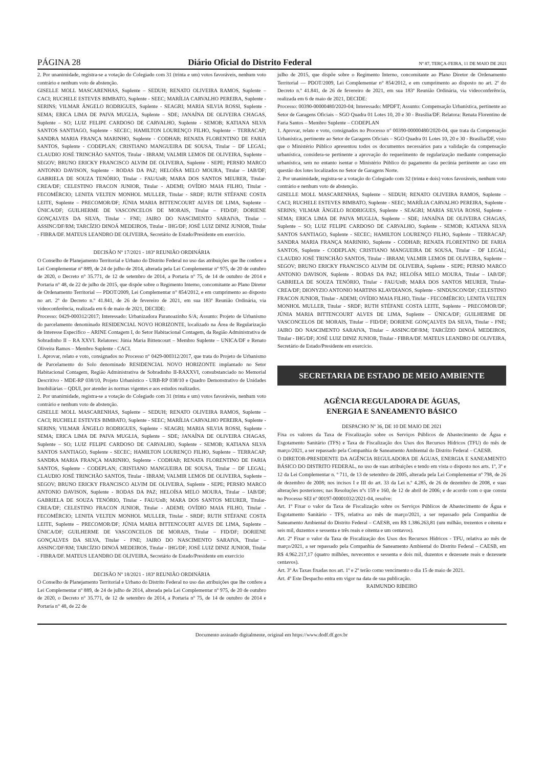PÁGINA 28 Diário Oficial do Distrito Federal Nº 87, TERÇA-FEIRA, 11 DE MAIO DE 2021
2. Por unanimidade, registra-se a votação do Colegiado com 31 (trinta e um) votos favoráveis, nenhum voto contrário e nenhum voto de abstenção.
GISELLE MOLL MASCARENHAS, Suplente – SEDUH; RENATO OLIVEIRA RAMOS, Suplente – CACI; RUCHELE ESTEVES BIMBATO, Suplente - SEEC; MARÍLIA CARVALHO PEREIRA, Suplente - SERINS; VILMAR ÂNGELO RODRIGUES, Suplente - SEAGRI; MARIA SILVIA ROSSI, Suplente - SEMA; ERICA LIMA DE PAIVA MUGLIA, Suplente – SDE; JANAÍNA DE OLIVEIRA CHAGAS, Suplente – SO; LUIZ FELIPE CARDOSO DE CARVALHO, Suplente - SEMOB; KATIANA SILVA SANTOS SANTIAGO, Suplente - SECEC; HAMILTON LOURENÇO FILHO, Suplente – TERRACAP; SANDRA MARIA FRANÇA MARINHO, Suplente - CODHAB; RENATA FLORENTINO DE FARIA SANTOS, Suplente - CODEPLAN; CRISTIANO MANGUEIRA DE SOUSA, Titular – DF LEGAL; CLAUDIO JOSÉ TRINCHÃO SANTOS, Titular - IBRAM; VALMIR LEMOS DE OLIVEIRA, Suplente – SEGOV; BRUNO ERICKY FRANCISCO ALVIM DE OLIVEIRA, Suplente - SEPE; PERSIO MARCO ANTONIO DAVISON, Suplente - RODAS DA PAZ; HELOÍSA MELO MOURA, Titular – IAB/DF; GABRIELA DE SOUZA TENÓRIO, Titular - FAU/UnB; MARA DOS SANTOS MEURER, Titular-CREA/DF; CELESTINO FRACON JUNIOR, Titular - ADEMI; OVÍDIO MAIA FILHO, Titular - FECOMÉRCIO; LENITA VELTEN MONHOL MULLER, Titular - SRDF; RUTH STÉFANE COSTA LEITE, Suplente – PRECOMOR/DF; JÚNIA MARIA BITTENCOURT ALVES DE LIMA, Suplente – ÚNICA/DF; GUILHERME DE VASCONCELOS DE MORAIS, Titular – FID/DF; DORIENE GONÇALVES DA SILVA, Titular - FNE; JAIRO DO NASCIMENTO SARAIVA, Titular – ASSINC/DF/RM; TARCÍZIO DINOÁ MEDEIROS, Titular - IHG/DF; JOSÉ LUIZ DINIZ JUNIOR, Titular - FIBRA/DF. MATEUS LEANDRO DE OLIVEIRA, Secretário de Estado/Presidente em exercício.
DECISÃO Nº 17/2021 - 183ª REUNIÃO ORDINÁRIA
O Conselho de Planejamento Territorial e Urbano do Distrito Federal no uso das atribuições que lhe confere a Lei Complementar nº 889, de 24 de julho de 2014, alterada pela Lei Complementar nº 975, de 20 de outubro de 2020, o Decreto n° 35.771, de 12 de setembro de 2014, a Portaria nº 75, de 14 de outubro de 2014 e Portaria n° 48, de 22 de julho de 2015, que dispõe sobre o Regimento Interno, concomitante ao Plano Diretor de Ordenamento Territorial — PDOT/2009, Lei Complementar n° 854/2012, e em cumprimento ao disposto no art. 2º do Decreto n.º 41.841, de 26 de fevereiro de 2021, em sua 183ª Reunião Ordinária, via videoconferência, realizada em 6 de maio de 2021, DECIDE:
Processo: 0429-000312/2017; Interessado: Urbanizadora Paranoazinho S/A; Assunto: Projeto de Urbanismo do parcelamento denominado RESIDENCIAL NOVO HORIZONTE, localizado na Área de Regularização de Interesse Específico – ARINE Contagem I, do Setor Habitacional Contagem, da Região Administrativa de Sobradinho II – RA XXVI. Relatores: Júnia Maria Bittencourt – Membro Suplente – UNICA/DF e Renato Oliveira Ramos – Membro Suplente - CACI.
1. Aprovar, relato e voto, consignados no Processo n° 0429-000312/2017, que trata do Projeto de Urbanismo de Parcelamento do Solo denominado RESIDENCIAL NOVO HORIZONTE implantado no Setor Habitacional Contagem, Região Administrativa de Sobradinho II-RAXXVI, consubstanciado no Memorial Descritivo - MDE-RP 038/10, Projeto Urbanístico - URB-RP 038/10 e Quadro Demonstrativo de Unidades Imobiliárias – QDUI, por atender às normas vigentes e aos estudos realizados.
2. Por unanimidade, registra-se a votação do Colegiado com 31 (trinta e um) votos favoráveis, nenhum voto contrário e nenhum voto de abstenção.
GISELLE MOLL MASCARENHAS, Suplente – SEDUH; RENATO OLIVEIRA RAMOS, Suplente – CACI; RUCHELE ESTEVES BIMBATO, Suplente - SEEC; MARÍLIA CARVALHO PEREIRA, Suplente - SERINS; VILMAR ÂNGELO RODRIGUES, Suplente - SEAGRI; MARIA SILVIA ROSSI, Suplente - SEMA; ERICA LIMA DE PAIVA MUGLIA, Suplente – SDE; JANAÍNA DE OLIVEIRA CHAGAS, Suplente – SO; LUIZ FELIPE CARDOSO DE CARVALHO, Suplente - SEMOB; KATIANA SILVA SANTOS SANTIAGO, Suplente - SECEC; HAMILTON LOURENÇO FILHO, Suplente – TERRACAP; SANDRA MARIA FRANÇA MARINHO, Suplente - CODHAB; RENATA FLORENTINO DE FARIA SANTOS, Suplente - CODEPLAN; CRISTIANO MANGUEIRA DE SOUSA, Titular – DF LEGAL; CLAUDIO JOSÉ TRINCHÃO SANTOS, Titular - IBRAM; VALMIR LEMOS DE OLIVEIRA, Suplente – SEGOV; BRUNO ERICKY FRANCISCO ALVIM DE OLIVEIRA, Suplente - SEPE; PERSIO MARCO ANTONIO DAVISON, Suplente - RODAS DA PAZ; HELOÍSA MELO MOURA, Titular – IAB/DF; GABRIELA DE SOUZA TENÓRIO, Titular - FAU/UnB; MARA DOS SANTOS MEURER, Titular-CREA/DF; CELESTINO FRACON JUNIOR, Titular - ADEMI; OVÍDIO MAIA FILHO, Titular - FECOMÉRCIO; LENITA VELTEN MONHOL MULLER, Titular - SRDF; RUTH STÉFANE COSTA LEITE, Suplente – PRECOMOR/DF; JÚNIA MARIA BITTENCOURT ALVES DE LIMA, Suplente – ÚNICA/DF; GUILHERME DE VASCONCELOS DE MORAIS, Titular – FID/DF; DORIENE GONÇALVES DA SILVA, Titular - FNE; JAIRO DO NASCIMENTO SARAIVA, Titular – ASSINC/DF/RM; TARCÍZIO DINOÁ MEDEIROS, Titular - IHG/DF; JOSÉ LUIZ DINIZ JUNIOR, Titular - FIBRA/DF. MATEUS LEANDRO DE OLIVEIRA, Secretário de Estado/Presidente em exercício
DECISÃO Nº 18/2021 - 183ª REUNIÃO ORDINÁRIA
O Conselho de Planejamento Territorial e Urbano do Distrito Federal no uso das atribuições que lhe confere a Lei Complementar nº 889, de 24 de julho de 2014, alterada pela Lei Complementar nº 975, de 20 de outubro de 2020, o Decreto n° 35.771, de 12 de setembro de 2014, a Portaria nº 75, de 14 de outubro de 2014 e Portaria n° 48, de 22 de
julho de 2015, que dispõe sobre o Regimento Interno, concomitante ao Plano Diretor de Ordenamento Territorial — PDOT/2009, Lei Complementar n° 854/2012, e em cumprimento ao disposto no art. 2º do Decreto n.º 41.841, de 26 de fevereiro de 2021, em sua 183ª Reunião Ordinária, via videoconferência, realizada em 6 de maio de 2021, DECIDE:
Processo: 00390-00000480/2020-04; Interessado: MPDFT; Assunto: Compensação Urbanística, pertinente ao Setor de Garagens Oficiais – SGO Quadra 01 Lotes 10, 20 e 30 - Brasília/DF. Relatora: Renata Florentino de Faria Santos – Membro Suplente – CODEPLAN
1. Aprovar, relato e voto, consignados no Processo n° 00390-00000480/2020-04, que trata da Compensação Urbanística, pertinente ao Setor de Garagens Oficiais – SGO Quadra 01 Lotes 10, 20 e 30 - Brasília/DF, visto que o Ministério Público apresentou todos os documentos necessários para a validação da compensação urbanística, considera-se pertinente a aprovação do requerimento de regularização mediante compensação urbanística, sem no entanto isentar o Ministério Público do pagamento da pecúnia pertinente ao caso em questão dos lotes localizados no Setor de Garagens Norte.
2. Por unanimidade, registra-se a votação do Colegiado com 32 (trinta e dois) votos favoráveis, nenhum voto contrário e nenhum voto de abstenção.
GISELLE MOLL MASCARENHAS, Suplente – SEDUH; RENATO OLIVEIRA RAMOS, Suplente – CACI; RUCHELE ESTEVES BIMBATO, Suplente - SEEC; MARÍLIA CARVALHO PEREIRA, Suplente - SERINS; VILMAR ÂNGELO RODRIGUES, Suplente - SEAGRI; MARIA SILVIA ROSSI, Suplente - SEMA; ERICA LIMA DE PAIVA MUGLIA, Suplente – SDE; JANAÍNA DE OLIVEIRA CHAGAS, Suplente – SO; LUIZ FELIPE CARDOSO DE CARVALHO, Suplente - SEMOB; KATIANA SILVA SANTOS SANTIAGO, Suplente - SECEC; HAMILTON LOURENÇO FILHO, Suplente – TERRACAP; SANDRA MARIA FRANÇA MARINHO, Suplente - CODHAB; RENATA FLORENTINO DE FARIA SANTOS, Suplente - CODEPLAN; CRISTIANO MANGUEIRA DE SOUSA, Titular – DF LEGAL; CLAUDIO JOSÉ TRINCHÃO SANTOS, Titular - IBRAM; VALMIR LEMOS DE OLIVEIRA, Suplente – SEGOV; BRUNO ERICKY FRANCISCO ALVIM DE OLIVEIRA, Suplente - SEPE; PERSIO MARCO ANTONIO DAVISON, Suplente - RODAS DA PAZ; HELOÍSA MELO MOURA, Titular – IAB/DF; GABRIELA DE SOUZA TENÓRIO, Titular - FAU/UnB; MARA DOS SANTOS MEURER, Titular- CREA/DF; DIONYZIO ANTONIO MARTINS KLAVDIANOS, Suplente - SINDUSCON/DF; CELESTINO FRACON JUNIOR, Titular - ADEMI; OVÍDIO MAIA FILHO, Titular - FECOMÉRCIO; LENITA VELTEN MONHOL MULLER, Titular - SRDF; RUTH STÉFANE COSTA LEITE, Suplente – PRECOMOR/DF; JÚNIA MARIA BITTENCOURT ALVES DE LIMA, Suplente – ÚNICA/DF; GUILHERME DE VASCONCELOS DE MORAIS, Titular – FID/DF; DORIENE GONÇALVES DA SILVA, Titular - FNE; JAIRO DO NASCIMENTO SARAIVA, Titular – ASSINC/DF/RM; TARCÍZIO DINOÁ MEDEIROS, Titular - IHG/DF; JOSÉ LUIZ DINIZ JUNIOR, Titular - FIBRA/DF. MATEUS LEANDRO DE OLIVEIRA, Secretário de Estado/Presidente em exercício.
SECRETARIA DE ESTADO DE MEIO AMBIENTE
AGÊNCIA REGULADORA DE ÁGUAS,
ENERGIA E SANEAMENTO BÁSICO
DESPACHO Nº 36, DE 10 DE MAIO DE 2021
Fixa os valores da Taxa de Fiscalização sobre os Serviços Públicos de Abastecimento de Água e Esgotamento Sanitário (TFS) e Taxa de Fiscalização dos Usos dos Recursos Hídricos (TFU) do mês de março/2021, a ser repassado pela Companhia de Saneamento Ambiental do Distrito Federal – CAESB.
O DIRETOR-PRESIDENTE DA AGÊNCIA REGULADORA DE ÁGUAS, ENERGIA E SANEAMENTO BÁSICO DO DISTRITO FEDERAL, no uso de suas atribuições e tendo em vista o disposto nos arts. 1º, 3º e 12 da Lei Complementar n. º 711, de 13 de setembro de 2005, alterada pela Lei Complementar nº 798, de 26 de dezembro de 2008; nos incisos I e III do art. 33 da Lei n.º 4.285, de 26 de dezembro de 2008, e suas alterações posteriores; nas Resoluções nºs 159 e 160, de 12 de abril de 2006; e de acordo com o que consta no Processo SEI nº 00197-00001032/2021-04, resolve:
Art. 1º Fixar o valor da Taxa de Fiscalização sobre os Serviços Públicos de Abastecimento de Água e Esgotamento Sanitário - TFS, relativa ao mês de março/2021, a ser repassado pela Companhia de Saneamento Ambiental do Distrito Federal – CAESB, em R$ 1.386.263,81 (um milhão, trezentos e oitenta e seis mil, duzentos e sessenta e três reais e oitenta e um centavos).
Art. 2º Fixar o valor da Taxa de Fiscalização dos Usos dos Recursos Hídricos - TFU, relativa ao mês de março/2021, a ser repassado pela Companhia de Saneamento Ambiental do Distrito Federal – CAESB, em R$ 4.962.217,17 (quatro milhões, novecentos e sessenta e dois mil, duzentos e dezessete reais e dezessete centavos).
Art. 3º As Taxas fixadas nos art. 1º e 2º terão como vencimento o dia 15 de maio de 2021.
Art. 4º Este Despacho entra em vigor na data de sua publicação.
RAIMUNDO RIBEIRO
Documento assinado digitalmente, original em https://www.dodf.df.gov.br